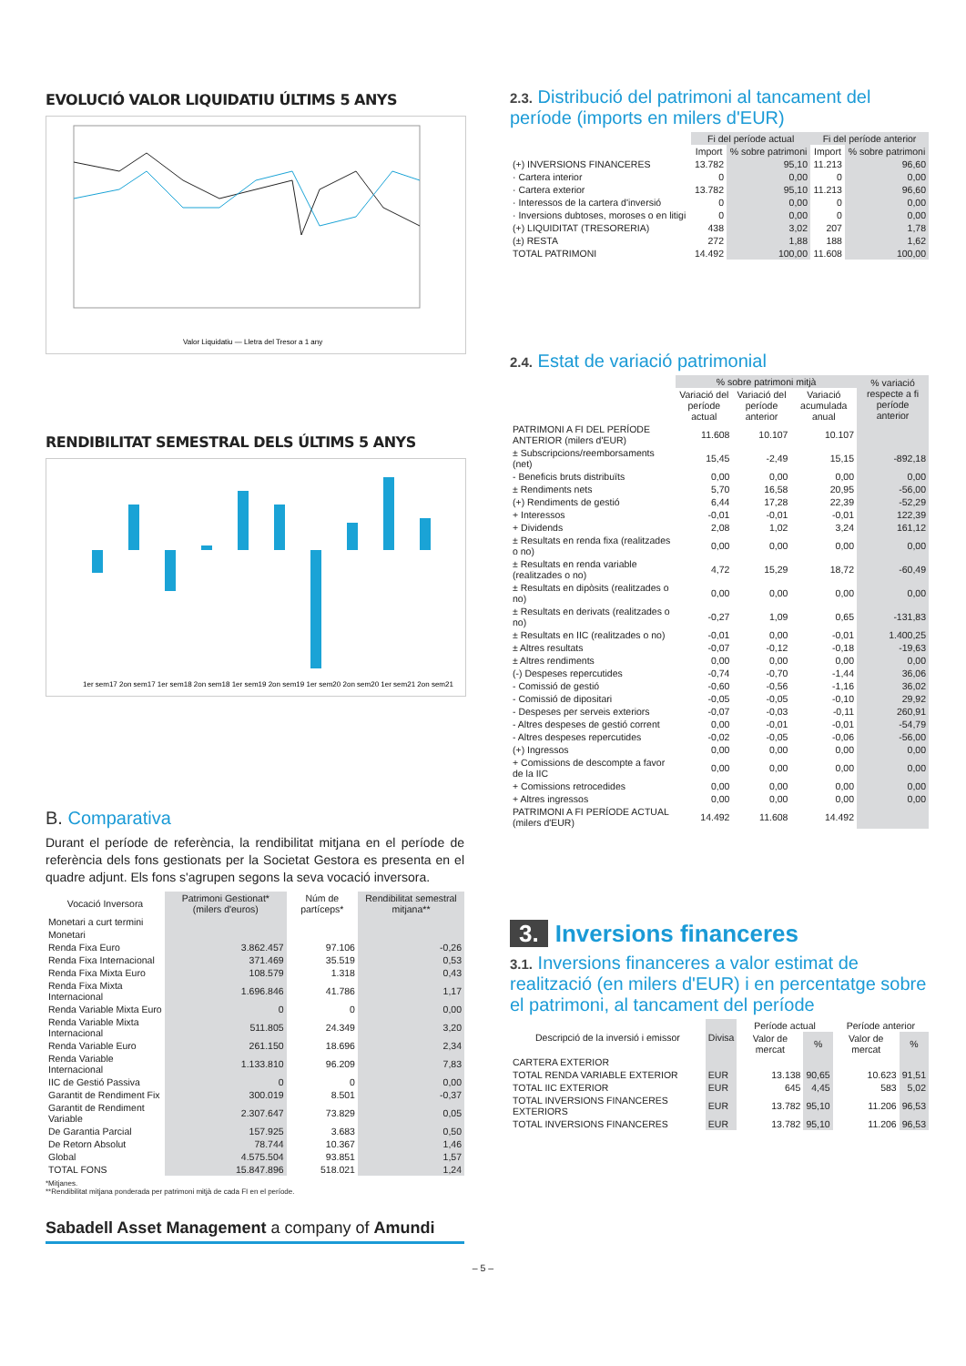EVOLUCIÓ VALOR LIQUIDATIU ÚLTIMS 5 ANYS
Valor Liquidatiu — Lletra del Tresor a 1 any
RENDIBILITAT SEMESTRAL DELS ÚLTIMS 5 ANYS
1er sem17 2on sem17 1er sem18 2on sem18 1er sem19 2on sem19 1er sem20 2on sem20 1er sem21 2on sem21
B. Comparativa
Durant el període de referència, la rendibilitat mitjana en el període de referència dels fons gestionats per la Societat Gestora es presenta en el quadre adjunt. Els fons s'agrupen segons la seva vocació inversora.
| Vocació Inversora | Patrimoni Gestionat* (milers d'euros) | Núm de partíceps* | Rendibilitat semestral mitjana** |
| --- | --- | --- | --- |
| Monetari a curt termini | | | |
| Monetari | | | |
| Renda Fixa Euro | 3.862.457 | 97.106 | -0,26 |
| Renda Fixa Internacional | 371.469 | 35.519 | 0,53 |
| Renda Fixa Mixta Euro | 108.579 | 1.318 | 0,43 |
| Renda Fixa Mixta Internacional | 1.696.846 | 41.786 | 1,17 |
| Renda Variable Mixta Euro | 0 | 0 | 0,00 |
| Renda Variable Mixta Internacional | 511.805 | 24.349 | 3,20 |
| Renda Variable Euro | 261.150 | 18.696 | 2,34 |
| Renda Variable Internacional | 1.133.810 | 96.209 | 7,83 |
| IIC de Gestió Passiva | 0 | 0 | 0,00 |
| Garantit de Rendiment Fix | 300.019 | 8.501 | -0,37 |
| Garantit de Rendiment Variable | 2.307.647 | 73.829 | 0,05 |
| De Garantia Parcial | 157.925 | 3.683 | 0,50 |
| De Retorn Absolut | 78.744 | 10.367 | 1,46 |
| Global | 4.575.504 | 93.851 | 1,57 |
| TOTAL FONS | 15.847.896 | 518.021 | 1,24 |
*Mitjanes.
**Rendibilitat mitjana ponderada per patrimoni mitjà de cada FI en el període.
Sabadell Asset Management a company of Amundi
2.3. Distribució del patrimoni al tancament del període (imports en milers d'EUR)
| | Fi del període actual | | Fi del període anterior | |
| --- | --- | --- | --- | --- |
| | Import | % sobre patrimoni | Import | % sobre patrimoni |
| (+) INVERSIONS FINANCERES | 13.782 | 95,10 | 11.213 | 96,60 |
| · Cartera interior | 0 | 0,00 | 0 | 0,00 |
| · Cartera exterior | 13.782 | 95,10 | 11.213 | 96,60 |
| · Interessos de la cartera d'inversió | 0 | 0,00 | 0 | 0,00 |
| · Inversions dubtoses, moroses o en litigi | 0 | 0,00 | 0 | 0,00 |
| (+) LIQUIDITAT (TRESORERIA) | 438 | 3,02 | 207 | 1,78 |
| (±) RESTA | 272 | 1,88 | 188 | 1,62 |
| TOTAL PATRIMONI | 14.492 | 100,00 | 11.608 | 100,00 |
2.4. Estat de variació patrimonial
| | % sobre patrimoni mitjà | | | % variació respecte a fi període anterior |
| --- | --- | --- | --- | --- |
| | Variació del període actual | Variació del període anterior | Variació acumulada anual | |
| PATRIMONI A FI DEL PERÍODE ANTERIOR (milers d'EUR) | 11.608 | 10.107 | 10.107 | |
| ± Subscripcions/reemborsaments (net) | 15,45 | -2,49 | 15,15 | -892,18 |
| - Beneficis bruts distribuïts | 0,00 | 0,00 | 0,00 | 0,00 |
| ± Rendiments nets | 5,70 | 16,58 | 20,95 | -56,00 |
| (+) Rendiments de gestió | 6,44 | 17,28 | 22,39 | -52,29 |
| + Interessos | -0,01 | -0,01 | -0,01 | 122,39 |
| + Dividends | 2,08 | 1,02 | 3,24 | 161,12 |
| ± Resultats en renda fixa (realitzades o no) | 0,00 | 0,00 | 0,00 | 0,00 |
| ± Resultats en renda variable (realitzades o no) | 4,72 | 15,29 | 18,72 | -60,49 |
| ± Resultats en dipòsits (realitzades o no) | 0,00 | 0,00 | 0,00 | 0,00 |
| ± Resultats en derivats (realitzades o no) | -0,27 | 1,09 | 0,65 | -131,83 |
| ± Resultats en IIC (realitzades o no) | -0,01 | 0,00 | -0,01 | 1.400,25 |
| ± Altres resultats | -0,07 | -0,12 | -0,18 | -19,63 |
| ± Altres rendiments | 0,00 | 0,00 | 0,00 | 0,00 |
| (-) Despeses repercutides | -0,74 | -0,70 | -1,44 | 36,06 |
| - Comissió de gestió | -0,60 | -0,56 | -1,16 | 36,02 |
| - Comissió de dipositari | -0,05 | -0,05 | -0,10 | 29,92 |
| - Despeses per serveis exteriors | -0,07 | -0,03 | -0,11 | 260,91 |
| - Altres despeses de gestió corrent | 0,00 | -0,01 | -0,01 | -54,79 |
| - Altres despeses repercutides | -0,02 | -0,05 | -0,06 | -56,00 |
| (+) Ingressos | 0,00 | 0,00 | 0,00 | 0,00 |
| + Comissions de descompte a favor de la IIC | 0,00 | 0,00 | 0,00 | 0,00 |
| + Comissions retrocedides | 0,00 | 0,00 | 0,00 | 0,00 |
| + Altres ingressos | 0,00 | 0,00 | 0,00 | 0,00 |
| PATRIMONI A FI PERÍODE ACTUAL (milers d'EUR) | 14.492 | 11.608 | 14.492 | |
3. Inversions financeres
3.1. Inversions financeres a valor estimat de realització (en milers d'EUR) i en percentatge sobre el patrimoni, al tancament del període
| Descripció de la inversió i emissor | Divisa | Període actual | | Període anterior | |
| --- | --- | --- | --- | --- | --- |
| | | Valor de mercat | % | Valor de mercat | % |
| CARTERA EXTERIOR | | | | | |
| TOTAL RENDA VARIABLE EXTERIOR | EUR | 13.138 | 90,65 | 10.623 | 91,51 |
| TOTAL IIC EXTERIOR | EUR | 645 | 4,45 | 583 | 5,02 |
| TOTAL INVERSIONS FINANCERES EXTERIORS | EUR | 13.782 | 95,10 | 11.206 | 96,53 |
| TOTAL INVERSIONS FINANCERES | EUR | 13.782 | 95,10 | 11.206 | 96,53 |
– 5 –